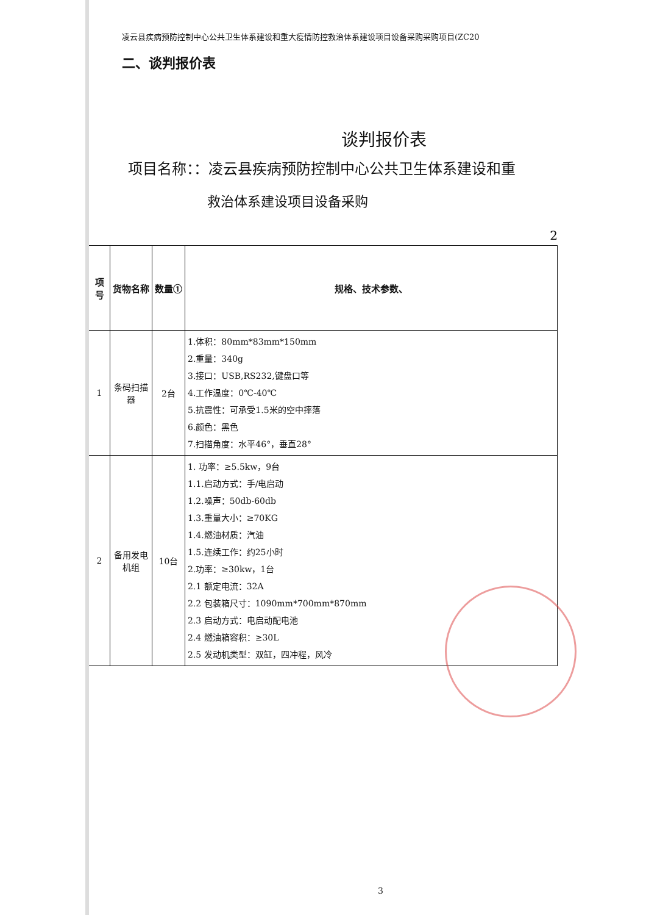凌云县疾病预防控制中心公共卫生体系建设和重大疫情防控救治体系建设项目设备采购采购项目(ZC20
二、谈判报价表
谈判报价表
项目名称：：凌云县疾病预防控制中心公共卫生体系建设和重
救治体系建设项目设备采购
2
| 项号 | 货物名称 | 数量① | 规格、技术参数、 |
| --- | --- | --- | --- |
| 1 | 条码扫描器 | 2台 | 1.体积：80mm*83mm*150mm 2.重量：340g 3.接口：USB,RS232,键盘口等 4.工作温度：0℃-40℃ 5.抗震性：可承受1.5米的空中摔落 6.颜色：黑色 7.扫描角度：水平46°，垂直28° |
| 2 | 备用发电机组 | 10台 | 1. 功率：≥5.5kw，9台 1.1.启动方式：手/电启动 1.2.噪声：50db-60db 1.3.重量大小：≥70KG 1.4.燃油材质：汽油 1.5.连续工作：约25小时 2.功率：≥30kw，1台 2.1 额定电流：32A 2.2 包装箱尺寸：1090mm*700mm*870mm 2.3 启动方式：电启动配电池 2.4 燃油箱容积：≥30L 2.5 发动机类型：双缸，四冲程，风冷 |
3